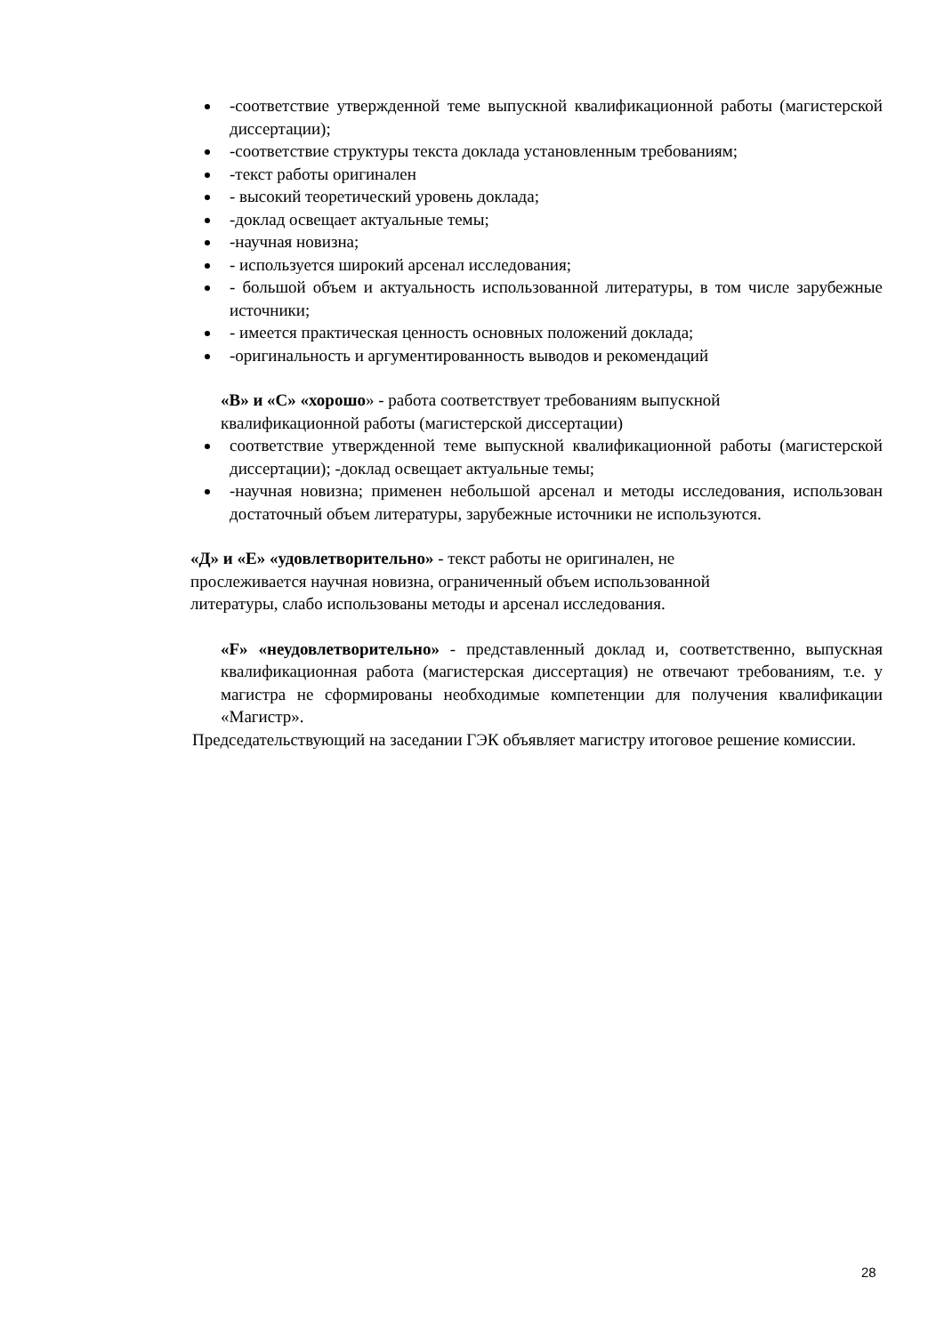-соответствие утвержденной теме выпускной квалификационной работы (магистерской диссертации);
-соответствие структуры текста доклада установленным требованиям;
-текст работы оригинален
- высокий теоретический уровень доклада;
-доклад освещает актуальные темы;
-научная новизна;
- используется широкий арсенал исследования;
- большой объем и актуальность использованной литературы, в том числе зарубежные источники;
- имеется практическая ценность основных положений доклада;
-оригинальность и аргументированность выводов и рекомендаций
«В» и «С» «хорошо» - работа соответствует требованиям выпускной квалификационной работы (магистерской диссертации)
соответствие утвержденной теме выпускной квалификационной работы (магистерской диссертации); -доклад освещает актуальные темы;
-научная новизна; применен небольшой арсенал и методы исследования, использован достаточный объем литературы, зарубежные источники не используются.
«Д» и «Е» «удовлетворительно» - текст работы не оригинален, не прослеживается научная новизна, ограниченный объем использованной литературы, слабо использованы методы и арсенал исследования.
«F» «неудовлетворительно» - представленный доклад и, соответственно, выпускная квалификационная работа (магистерская диссертация) не отвечают требованиям, т.е. у магистра не сформированы необходимые компетенции для получения квалификации «Магистр».
Председательствующий на заседании ГЭК объявляет магистру итоговое решение комиссии.
28